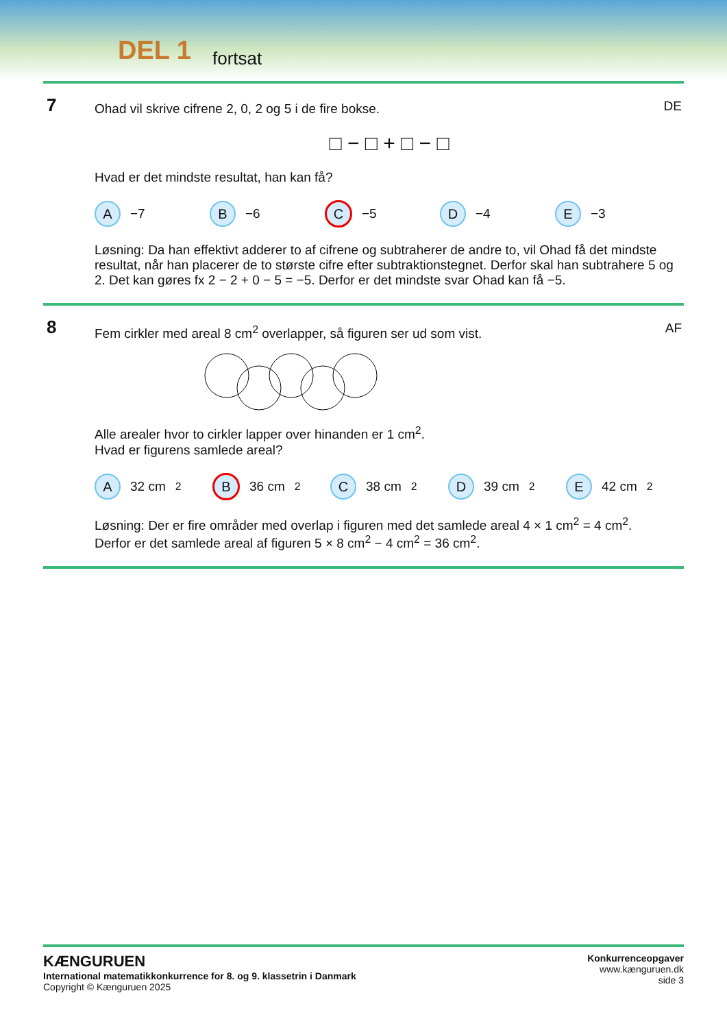DEL 1 fortsat
7 DE
Ohad vil skrive cifrene 2, 0, 2 og 5 i de fire bokse.
□ − □ + □ − □
Hvad er det mindste resultat, han kan få?
A −7
B −6
C −5
D −4
E −3
Løsning: Da han effektivt adderer to af cifrene og subtraherer de andre to, vil Ohad få det mindste resultat, når han placerer de to største cifre efter subtraktionstegnet. Derfor skal han subtrahere 5 og 2. Det kan gøres fx 2 − 2 + 0 − 5 = −5. Derfor er det mindste svar Ohad kan få −5.
8 AF
Fem cirkler med areal 8 cm<sup>2</sup> overlapper, så figuren ser ud som vist.
Alle arealer hvor to cirkler lapper over hinanden er 1 cm<sup>2</sup>.
Hvad er figurens samlede areal?
A 32 cm<sup>2</sup>
B 36 cm<sup>2</sup>
C 38 cm<sup>2</sup>
D 39 cm<sup>2</sup>
E 42 cm<sup>2</sup>
Løsning: Der er fire områder med overlap i figuren med det samlede areal 4 × 1 cm<sup>2</sup> = 4 cm<sup>2</sup>.
Derfor er det samlede areal af figuren 5 × 8 cm<sup>2</sup> − 4 cm<sup>2</sup> = 36 cm<sup>2</sup>.
KÆNGURUEN
International matematikkonkurrence for 8. og 9. klassetrin i Danmark
Copyright © Kænguruen 2025
Konkurrenceopgaver
www.kænguruen.dk
side 3